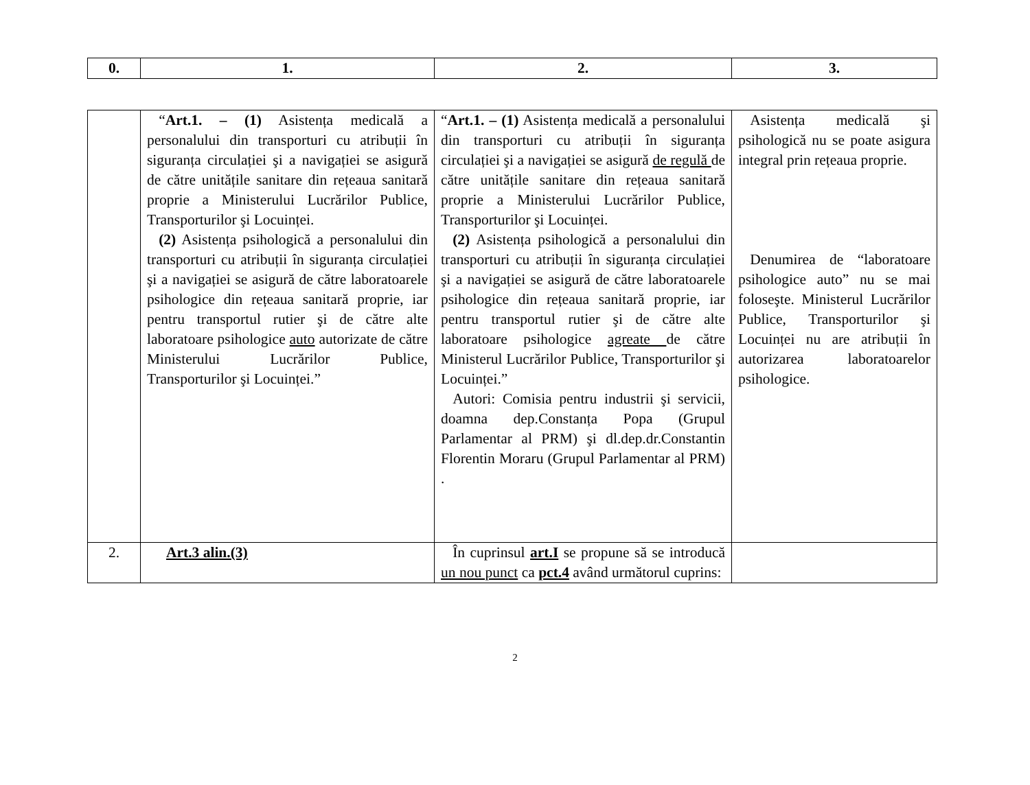| 0. | 1. | 2. | 3. |
| --- | --- | --- | --- |
| | “ Art.1. – (1) Asistența medicală a personalului din transporturi cu atribuții în siguranța circulației şi a navigației se asigură de către unitățile sanitare din rețeaua sanitară proprie a Ministerului Lucrărilor Publice, Transporturilor şi Locuinței. (2) Asistența psihologică a personalului din transporturi cu atribuții în siguranța circulației şi a navigației se asigură de către laboratoarele psihologice din rețeaua sanitară proprie, iar pentru transportul rutier şi de către alte laboratoare psihologice auto autorizate de către Ministerului Lucrărilor Publice, Transporturilor şi Locuinței.” | “ Art.1. – (1) Asistența medicală a personalului din transporturi cu atribuții în siguranța circulației şi a navigației se asigură de regulă de către unitățile sanitare din rețeaua sanitară proprie a Ministerului Lucrărilor Publice, Transporturilor şi Locuinței. (2) Asistența psihologică a personalului din transporturi cu atribuții în siguranța circulației şi a navigației se asigură de către laboratoarele psihologice din rețeaua sanitară proprie, iar pentru transportul rutier şi de către alte laboratoare psihologice agreate de către Ministerul Lucrărilor Publice, Transporturilor şi Locuinței.” Autori: Comisia pentru industrii şi servicii, doamna dep.Constanța Popa (Grupul Parlamentar al PRM) şi dl.dep.dr.Constantin Florentin Moraru (Grupul Parlamentar al PRM) . | Asistența medicală şi psihologică nu se poate asigura integral prin rețeaua proprie. Denumirea de “laboratoare psihologice auto” nu se mai foloseşte. Ministerul Lucrărilor Publice, Transporturilor şi Locuinței nu are atribuții în autorizarea laboratoarelor psihologice. |
| 2. | Art.3 alin.(3) | În cuprinsul art.I se propune să se introducă un nou punct ca pct.4 având următorul cuprins: | |
2